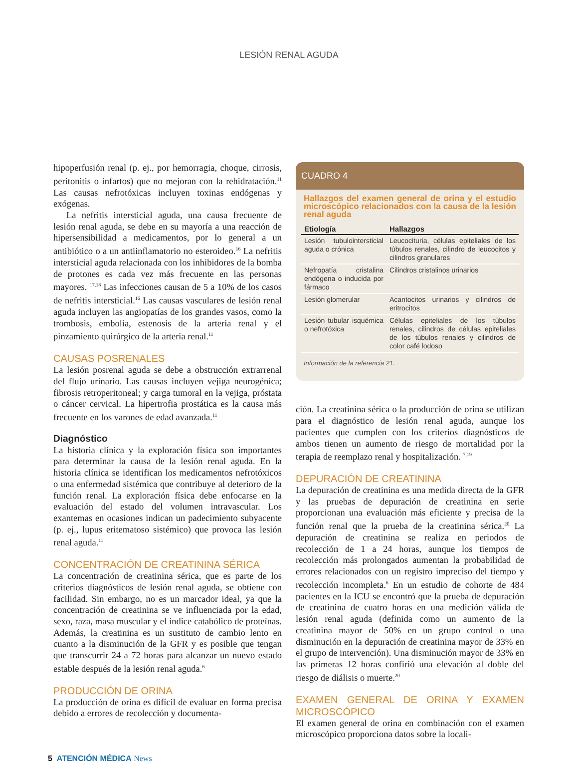LESIÓN RENAL AGUDA
hipoperfusión renal (p. ej., por hemorragia, choque, cirrosis, peritonitis o infartos) que no mejoran con la rehidratación.<sup>11</sup> Las causas nefrotóxicas incluyen toxinas endógenas y exógenas.
La nefritis intersticial aguda, una causa frecuente de lesión renal aguda, se debe en su mayoría a una reacción de hipersensibilidad a medicamentos, por lo general a un antibiótico o a un antiinflamatorio no esteroideo.<sup>16</sup> La nefritis intersticial aguda relacionada con los inhibidores de la bomba de protones es cada vez más frecuente en las personas mayores. <sup>17,18</sup> Las infecciones causan de 5 a 10% de los casos de nefritis intersticial.<sup>16</sup> Las causas vasculares de lesión renal aguda incluyen las angiopatías de los grandes vasos, como la trombosis, embolia, estenosis de la arteria renal y el pinzamiento quirúrgico de la arteria renal.<sup>11</sup>
CAUSAS POSRENALES
La lesión posrenal aguda se debe a obstrucción extrarrenal del flujo urinario. Las causas incluyen vejiga neurogénica; fibrosis retroperitoneal; y carga tumoral en la vejiga, próstata o cáncer cervical. La hipertrofia prostática es la causa más frecuente en los varones de edad avanzada.<sup>11</sup>
Diagnóstico
La historia clínica y la exploración física son importantes para determinar la causa de la lesión renal aguda. En la historia clínica se identifican los medicamentos nefrotóxicos o una enfermedad sistémica que contribuye al deterioro de la función renal. La exploración física debe enfocarse en la evaluación del estado del volumen intravascular. Los exantemas en ocasiones indican un padecimiento subyacente (p. ej., lupus eritematoso sistémico) que provoca las lesión renal aguda.<sup>11</sup>
CONCENTRACIÓN DE CREATININA SÉRICA
La concentración de creatinina sérica, que es parte de los criterios diagnósticos de lesión renal aguda, se obtiene con facilidad. Sin embargo, no es un marcador ideal, ya que la concentración de creatinina se ve influenciada por la edad, sexo, raza, masa muscular y el índice catabólico de proteínas. Además, la creatinina es un sustituto de cambio lento en cuanto a la disminución de la GFR y es posible que tengan que transcurrir 24 a 72 horas para alcanzar un nuevo estado estable después de la lesión renal aguda.<sup>6</sup>
PRODUCCIÓN DE ORINA
La producción de orina es difícil de evaluar en forma precisa debido a errores de recolección y documenta-
CUADRO 4
Hallazgos del examen general de orina y el estudio microscópico relacionados con la causa de la lesión renal aguda
| Etiología | Hallazgos |
| --- | --- |
| Lesión tubulointersticial aguda o crónica | Leucocituria, células epiteliales de los túbulos renales, cilindro de leucocitos y cilindros granulares |
| Nefropatía cristalina endógena o inducida por fármaco | Cilindros cristalinos urinarios |
| Lesión glomerular | Acantocitos urinarios y cilindros de eritrocitos |
| Lesión tubular isquémica o nefrotóxica | Células epiteliales de los túbulos renales, cilindros de células epiteliales de los túbulos renales y cilindros de color café lodoso |
Información de la referencia 21.
ción. La creatinina sérica o la producción de orina se utilizan para el diagnóstico de lesión renal aguda, aunque los pacientes que cumplen con los criterios diagnósticos de ambos tienen un aumento de riesgo de mortalidad por la terapia de reemplazo renal y hospitalización. <sup>7,19</sup>
DEPURACIÓN DE CREATININA
La depuración de creatinina es una medida directa de la GFR y las pruebas de depuración de creatinina en serie proporcionan una evaluación más eficiente y precisa de la función renal que la prueba de la creatinina sérica.<sup>20</sup> La depuración de creatinina se realiza en periodos de recolección de 1 a 24 horas, aunque los tiempos de recolección más prolongados aumentan la probabilidad de errores relacionados con un registro impreciso del tiempo y recolección incompleta.<sup>6</sup> En un estudio de cohorte de 484 pacientes en la ICU se encontró que la prueba de depuración de creatinina de cuatro horas en una medición válida de lesión renal aguda (definida como un aumento de la creatinina mayor de 50% en un grupo control o una disminución en la depuración de creatinina mayor de 33% en el grupo de intervención). Una disminución mayor de 33% en las primeras 12 horas confirió una elevación al doble del riesgo de diálisis o muerte.<sup>20</sup>
EXAMEN GENERAL DE ORINA Y EXAMEN MICROSCÓPICO
El examen general de orina en combinación con el examen microscópico proporciona datos sobre la locali-
5 ATENCIÓN MÉDICA News